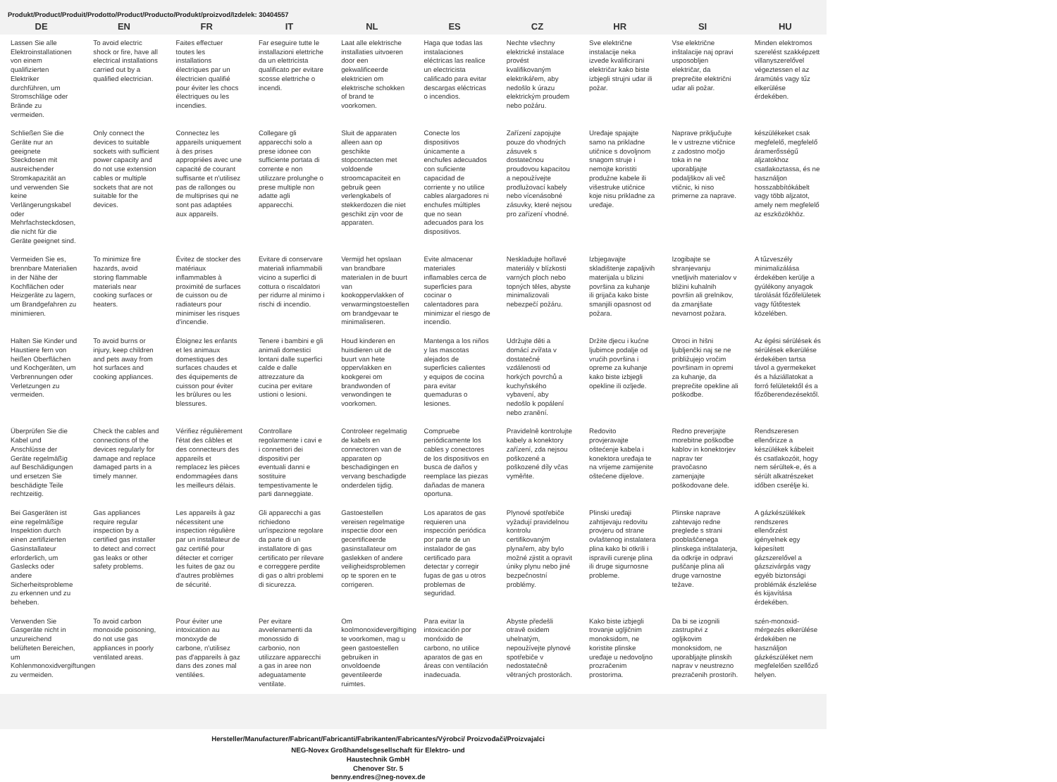Produkt/Product/Produit/Prodotto/Product/Producto/Produkt/proizvod/Izdelek: 30404557
| DE | EN | FR | IT | NL | ES | CZ | HR | SI | HU |
| --- | --- | --- | --- | --- | --- | --- | --- | --- | --- |
| Lassen Sie alle Elektroinstallationen von einem qualifizierten Elektriker durchführen, um Stromschläge oder Brände zu vermeiden. | To avoid electric shock or fire, have all electrical installations carried out by a qualified electrician. | Faites effectuer toutes les installations électriques par un électricien qualifié pour éviter les chocs électriques ou les incendies. | Far eseguire tutte le installazioni elettriche da un elettricista qualificato per evitare scosse elettriche o incendi. | Laat alle elektrische installaties uitvoeren door een gekwalificeerde elektricien om elektrische schokken of brand te voorkomen. | Haga que todas las instalaciones eléctricas las realice un electricista calificado para evitar descargas eléctricas o incendios. | Nechte všechny elektrické instalace provést kvalifikovaným elektrikářem, aby nedošlo k úrazu elektrickým proudem nebo požáru. | Sve električne instalacije neka izvede kvalificirani električar kako biste izbjegli strujni udar ili požar. | Vse električne inštalacije naj opravi usposobljen električar, da preprečite električni udar ali požar. | Minden elektromos szerelést szakképzett villanyszerelővel végeztessen el az áramütés vagy tűz elkerülése érdekében. |
| Schließen Sie die Geräte nur an geeignete Steckdosen mit ausreichender Stromkapazität an und verwenden Sie keine Verlängerungskabel oder Mehrfachsteckdosen, die nicht für die Geräte geeignet sind. | Only connect the devices to suitable sockets with sufficient power capacity and do not use extension cables or multiple sockets that are not suitable for the devices. | Connectez les appareils uniquement à des prises appropriées avec une capacité de courant suffisante et n'utilisez pas de rallonges ou de multiprises qui ne sont pas adaptées aux appareils. | Collegare gli apparecchi solo a prese idonee con sufficiente portata di corrente e non utilizzare prolunghe o prese multiple non adatte agli apparecchi. | Sluit de apparaten alleen aan op geschikte stopcontacten met voldoende stroomcapaciteit en gebruik geen verlengkabels of stekkerdozen die niet geschikt zijn voor de apparaten. | Conecte los dispositivos únicamente a enchufes adecuados con suficiente capacidad de corriente y no utilice cables alargadores ni enchufes múltiples que no sean adecuados para los dispositivos. | Zařízení zapojujte pouze do vhodných zásuvek s dostatečnou proudovou kapacitou a nepoužívejte prodlužovací kabely nebo vícenásobné zásuvky, které nejsou pro zařízení vhodné. | Uređaje spajajte samo na prikladne utičnice s dovoljnom snagom struje i nemojte koristiti produžne kabele ili višestruke utičnice koje nisu prikladne za uređaje. | Naprave priključujte le v ustrezne vtičnice z zadostno močjo toka in ne uporabljajte podaljškov ali več vtičnic, ki niso primerne za naprave. | készülékeket csak megfelelő, megfelelő áramerősségű aljzatokhoz csatlakoztassa, és ne használjon hosszabbítókábelt vagy több aljzatot, amely nem megfelelő az eszközökhöz. |
| Vermeiden Sie es, brennbare Materialien in der Nähe der Kochflächen oder Heizgeräte zu lagern, um Brandgefahren zu minimieren. | To minimize fire hazards, avoid storing flammable materials near cooking surfaces or heaters. | Évitez de stocker des matériaux inflammables à proximité de surfaces de cuisson ou de radiateurs pour minimiser les risques d'incendie. | Evitare di conservare materiali infiammabili vicino a superfici di cottura o riscaldatori per ridurre al minimo i rischi di incendio. | Vermijd het opslaan van brandbare materialen in de buurt van kookoppervlakken of verwarmingstoestellen om brandgevaar te minimaliseren. | Evite almacenar materiales inflamables cerca de superficies para cocinar o calentadores para minimizar el riesgo de incendio. | Neskladujte hořlavé materiály v blízkosti varných ploch nebo topných těles, abyste minimalizovali nebezpečí požáru. | Izbjegavajte skladištenje zapaljivih materijala u blizini površina za kuhanje ili grijača kako biste smanjili opasnost od požara. | Izogibajte se shranjevanju vnetljivih materialov v bližini kuhalnih površin ali grelnikov, da zmanjšate nevarnost požara. | A tűzveszély minimalizálása érdekében kerülje a gyúlékony anyagok tárolását főzőfelületek vagy fűtőtestek közelében. |
| Halten Sie Kinder und Haustiere fern von heißen Oberflächen und Kochgeräten, um Verbrennungen oder Verletzungen zu vermeiden. | To avoid burns or injury, keep children and pets away from hot surfaces and cooking appliances. | Éloignez les enfants et les animaux domestiques des surfaces chaudes et des équipements de cuisson pour éviter les brûlures ou les blessures. | Tenere i bambini e gli animali domestici lontani dalle superfici calde e dalle attrezzature da cucina per evitare ustioni o lesioni. | Houd kinderen en huisdieren uit de buurt van hete oppervlakken en kookgerei om brandwonden of verwondingen te voorkomen. | Mantenga a los niños y las mascotas alejados de superficies calientes y equipos de cocina para evitar quemaduras o lesiones. | Udržujte děti a domácí zvířata v dostatečné vzdálenosti od horkých povrchů a kuchyňského vybavení, aby nedošlo k popálení nebo zranění. | Držite djecu i kućne ljubimce podalje od vrućih površina i opreme za kuhanje kako biste izbjegli opekline ili ozljede. | Otroci in hišni ljubljenčki naj se ne približujejo vročim površinam in opremi za kuhanje, da preprečite opekline ali poškodbe. | Az égési sérülések és sérülések elkerülése érdekében tartsa távol a gyermekeket és a háziállatokat a forró felületektől és a főzőberendezésektől. |
| Überprüfen Sie die Kabel und Anschlüsse der Geräte regelmäßig auf Beschädigungen und ersetzen Sie beschädigte Teile rechtzeitig. | Check the cables and connections of the devices regularly for damage and replace damaged parts in a timely manner. | Vérifiez régulièrement l'état des câbles et des connecteurs des appareils et remplacez les pièces endommagées dans les meilleurs délais. | Controllare regolarmente i cavi e i connettori dei dispositivi per eventuali danni e sostituire tempestivamente le parti danneggiate. | Controleer regelmatig de kabels en connectoren van de apparaten op beschadigingen en vervang beschadigde onderdelen tijdig. | Compruebe periódicamente los cables y conectores de los dispositivos en busca de daños y reemplace las piezas dañadas de manera oportuna. | Pravidelně kontrolujte kabely a konektory zařízení, zda nejsou poškozené a poškozené díly včas vyměňte. | Redovito provjeravajte oštećenje kabela i konektora uređaja te na vrijeme zamijenite oštećene dijelove. | Redno preverjajte morebitne poškodbe kablov in konektorjev naprav ter pravočasno zamenjajte poškodovane dele. | Rendszeresen ellenőrizze a készülékek kábeleit és csatlakozóit, hogy nem sérültek-e, és a sérült alkatrészeket időben cserélje ki. |
| Bei Gasgeräten ist eine regelmäßige Inspektion durch einen zertifizierten Gasinstallateur erforderlich, um Gaslecks oder andere Sicherheitsprobleme zu erkennen und zu beheben. | Gas appliances require regular inspection by a certified gas installer to detect and correct gas leaks or other safety problems. | Les appareils à gaz nécessitent une inspection régulière par un installateur de gaz certifié pour détecter et corriger les fuites de gaz ou d'autres problèmes de sécurité. | Gli apparecchi a gas richiedono un'ispezione regolare da parte di un installatore di gas certificato per rilevare e correggere perdite di gas o altri problemi di sicurezza. | Gastoestellen vereisen regelmatige inspectie door een gecertificeerde gasinstallateur om gaslekken of andere veiligheidsproblemen op te sporen en te corrigeren. | Los aparatos de gas requieren una inspección periódica por parte de un instalador de gas certificado para detectar y corregir fugas de gas u otros problemas de seguridad. | Plynové spotřebiče vyžadují pravidelnou kontrolu certifikovaným plynařem, aby bylo možné zjistit a opravit úniky plynu nebo jiné bezpečnostní problémy. | Plinski uređaji zahtijevaju redovitu provjeru od strane ovlaštenog instalatera plina kako bi otkrili i ispravili curenje plina ili druge sigurnosne probleme. | Plinske naprave zahtevajo redne preglede s strani pooblaščenega plinskega inštalaterja, da odkrije in odpravi puščanje plina ali druge varnostne težave. | A gázkészülékek rendszeres ellenőrzést igényelnek egy képesített gázszerelővel a gázszivárgás vagy egyéb biztonsági problémák észlelése és kijavítása érdekében. |
| Verwenden Sie Gasgeräte nicht in unzureichend belüfteten Bereichen, um Kohlenmonoxidvergiftungen zu vermeiden. | To avoid carbon monoxide poisoning, do not use gas appliances in poorly ventilated areas. | Pour éviter une intoxication au monoxyde de carbone, n'utilisez pas d'appareils à gaz dans des zones mal ventilées. | Per evitare avvelenamenti da monossido di carbonio, non utilizzare apparecchi a gas in aree non adeguatamente ventilate. | Om koolmonoxidevergiftiging te voorkomen, mag u geen gastoestellen gebruiken in onvoldoende geventileerde ruimtes. | Para evitar la intoxicación por monóxido de carbono, no utilice aparatos de gas en áreas con ventilación inadecuada. | Abyste předešli otravě oxidem uhelnatým, nepoužívejte plynové spotřebiče v nedostatečně větraných prostorách. | Kako biste izbjegli trovanje ugljičnim monoksidom, ne koristite plinske uređaje u nedovoljno prozračenim prostorima. | Da bi se izognili zastrupitvi z ogljikovim monoksidom, ne uporabljajte plinskih naprav v neustrezno prezračenih prostorih. | szén-monoxid-mérgezés elkerülése érdekében ne használjon gázkészüléket nem megfelelően szellőző helyen. |
Hersteller/Manufacturer/Fabricant/Fabricanti/Fabrikanten/Fabricantes/Výrobci/ Proizvođači/Proizvajalci
NEG-Novex Großhandelsgesellschaft für Elektro- und
Haustechnik GmbH
Chenover Str. 5
benny.endres@neg-novex.de